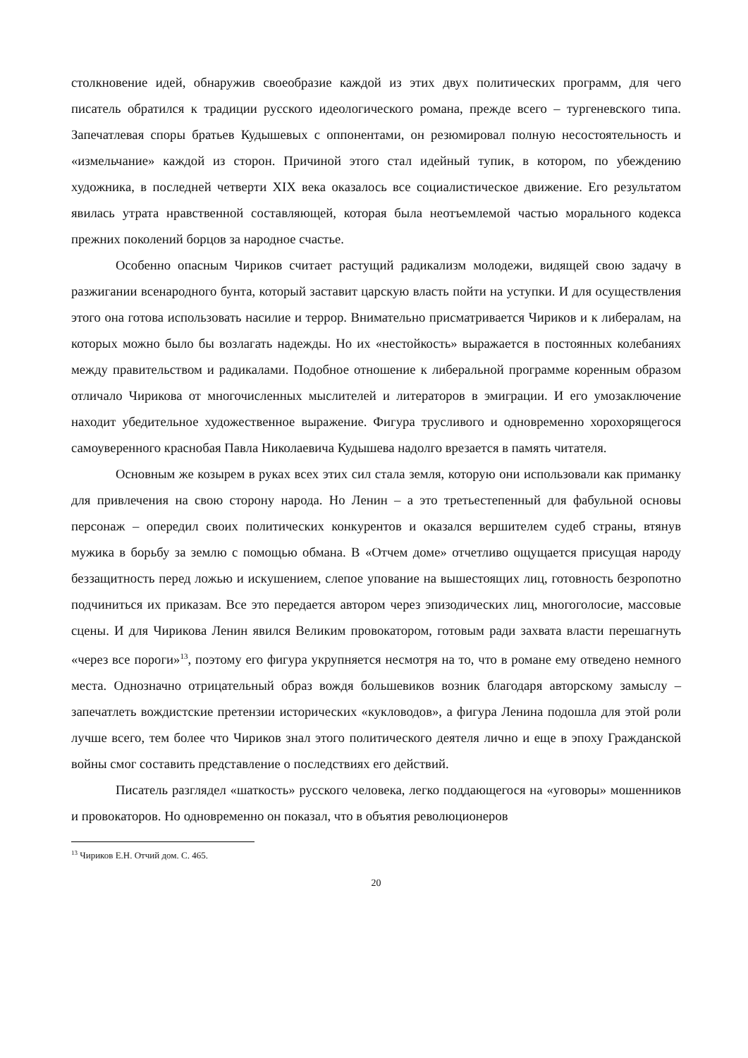столкновение идей, обнаружив своеобразие каждой из этих двух политических программ, для чего писатель обратился к традиции русского идеологического романа, прежде всего – тургеневского типа. Запечатлевая споры братьев Кудышевых с оппонентами, он резюмировал полную несостоятельность и «измельчание» каждой из сторон. Причиной этого стал идейный тупик, в котором, по убеждению художника, в последней четверти XIX века оказалось все социалистическое движение. Его результатом явилась утрата нравственной составляющей, которая была неотъемлемой частью морального кодекса прежних поколений борцов за народное счастье.
Особенно опасным Чириков считает растущий радикализм молодежи, видящей свою задачу в разжигании всенародного бунта, который заставит царскую власть пойти на уступки. И для осуществления этого она готова использовать насилие и террор. Внимательно присматривается Чириков и к либералам, на которых можно было бы возлагать надежды. Но их «нестойкость» выражается в постоянных колебаниях между правительством и радикалами. Подобное отношение к либеральной программе коренным образом отличало Чирикова от многочисленных мыслителей и литераторов в эмиграции. И его умозаключение находит убедительное художественное выражение. Фигура трусливого и одновременно хорохорящегося самоуверенного краснобая Павла Николаевича Кудышева надолго врезается в память читателя.
Основным же козырем в руках всех этих сил стала земля, которую они использовали как приманку для привлечения на свою сторону народа. Но Ленин – а это третьестепенный для фабульной основы персонаж – опередил своих политических конкурентов и оказался вершителем судеб страны, втянув мужика в борьбу за землю с помощью обмана. В «Отчем доме» отчетливо ощущается присущая народу беззащитность перед ложью и искушением, слепое упование на вышестоящих лиц, готовность безропотно подчиниться их приказам. Все это передается автором через эпизодических лиц, многоголосие, массовые сцены. И для Чирикова Ленин явился Великим провокатором, готовым ради захвата власти перешагнуть «через все пороги»<sup>13</sup>, поэтому его фигура укрупняется несмотря на то, что в романе ему отведено немного места. Однозначно отрицательный образ вождя большевиков возник благодаря авторскому замыслу – запечатлеть вождистские претензии исторических «кукловодов», а фигура Ленина подошла для этой роли лучше всего, тем более что Чириков знал этого политического деятеля лично и еще в эпоху Гражданской войны смог составить представление о последствиях его действий.
Писатель разглядел «шаткость» русского человека, легко поддающегося на «уговоры» мошенников и провокаторов. Но одновременно он показал, что в объятия революционеров
<sup>13</sup> Чириков Е.Н. Отчий дом. С. 465.
20